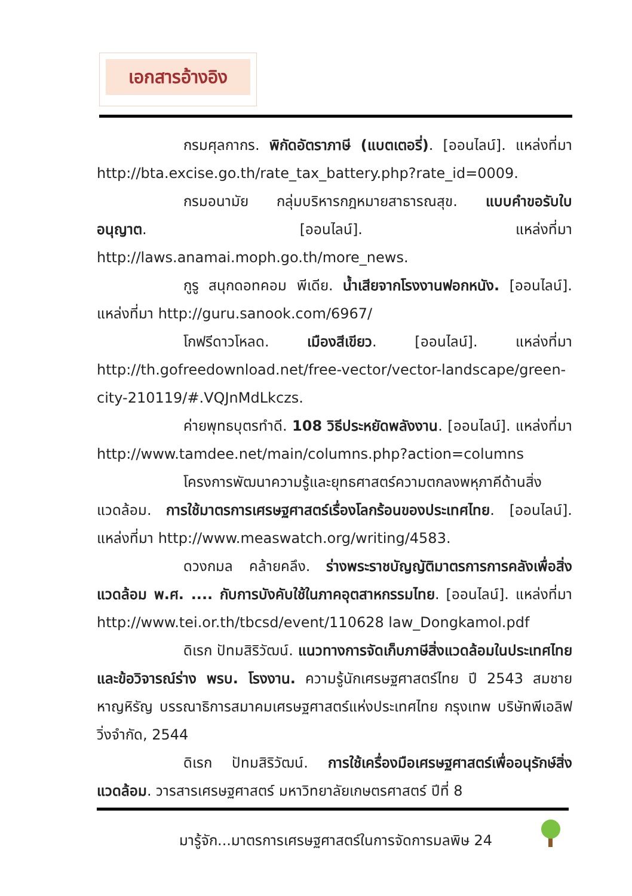เอกสารอ้างอิง
กรมศุลกากร. พิกัดอัตราภาษี (แบตเตอรี่). [ออนไลน์]. แหล่งที่มา http://bta.excise.go.th/rate_tax_battery.php?rate_id=0009.
กรมอนามัย กลุ่มบริหารกฎหมายสาธารณสุข. แบบคำขอรับใบอนุญาต. [ออนไลน์]. แหล่งที่มา http://laws.anamai.moph.go.th/more_news.
กูรู สนุกดอทคอม พีเดีย. น้ำเสียจากโรงงานฟอกหนัง. [ออนไลน์]. แหล่งที่มา http://guru.sanook.com/6967/
โกฟรีดาวโหลด. เมืองสีเขียว. [ออนไลน์]. แหล่งที่มา http://th.gofreedownload.net/free-vector/vector-landscape/green-city-210119/#.VQJnMdLkczs.
ค่ายพุทธบุตรทำดี. 108 วิธีประหยัดพลังงาน. [ออนไลน์]. แหล่งที่มา http://www.tamdee.net/main/columns.php?action=columns
โครงการพัฒนาความรู้และยุทธศาสตร์ความตกลงพหุภาคีด้านสิ่งแวดล้อม. การใช้มาตรการเศรษฐศาสตร์เรื่องโลกร้อนของประเทศไทย. [ออนไลน์]. แหล่งที่มา http://www.measwatch.org/writing/4583.
ดวงกมล คล้ายคลึง. ร่างพระราชบัญญัติมาตรการการคลังเพื่อสิ่งแวดล้อม พ.ศ. .... กับการบังคับใช้ในภาคอุตสาหกรรมไทย. [ออนไลน์]. แหล่งที่มา http://www.tei.or.th/tbcsd/event/110628 law_Dongkamol.pdf
ดิเรก ปัทมสิริวัฒน์. แนวทางการจัดเก็บภาษีสิ่งแวดล้อมในประเทศไทยและข้อวิจารณ์ร่าง พรบ. โรงงาน. ความรู้นักเศรษฐศาสตร์ไทย ปี 2543 สมชาย หาญหิรัญ บรรณาธิการสมาคมเศรษฐศาสตร์แห่งประเทศไทย กรุงเทพ บริษัทพีเอลิฟวิ่งจำกัด, 2544
ดิเรก ปัทมสิริวัฒน์. การใช้เครื่องมือเศรษฐศาสตร์เพื่ออนุรักษ์สิ่งแวดล้อม. วารสารเศรษฐศาสตร์ มหาวิทยาลัยเกษตรศาสตร์ ปีที่ 8
มารู้จัก...มาตรการเศรษฐศาสตร์ในการจัดการมลพิษ 24